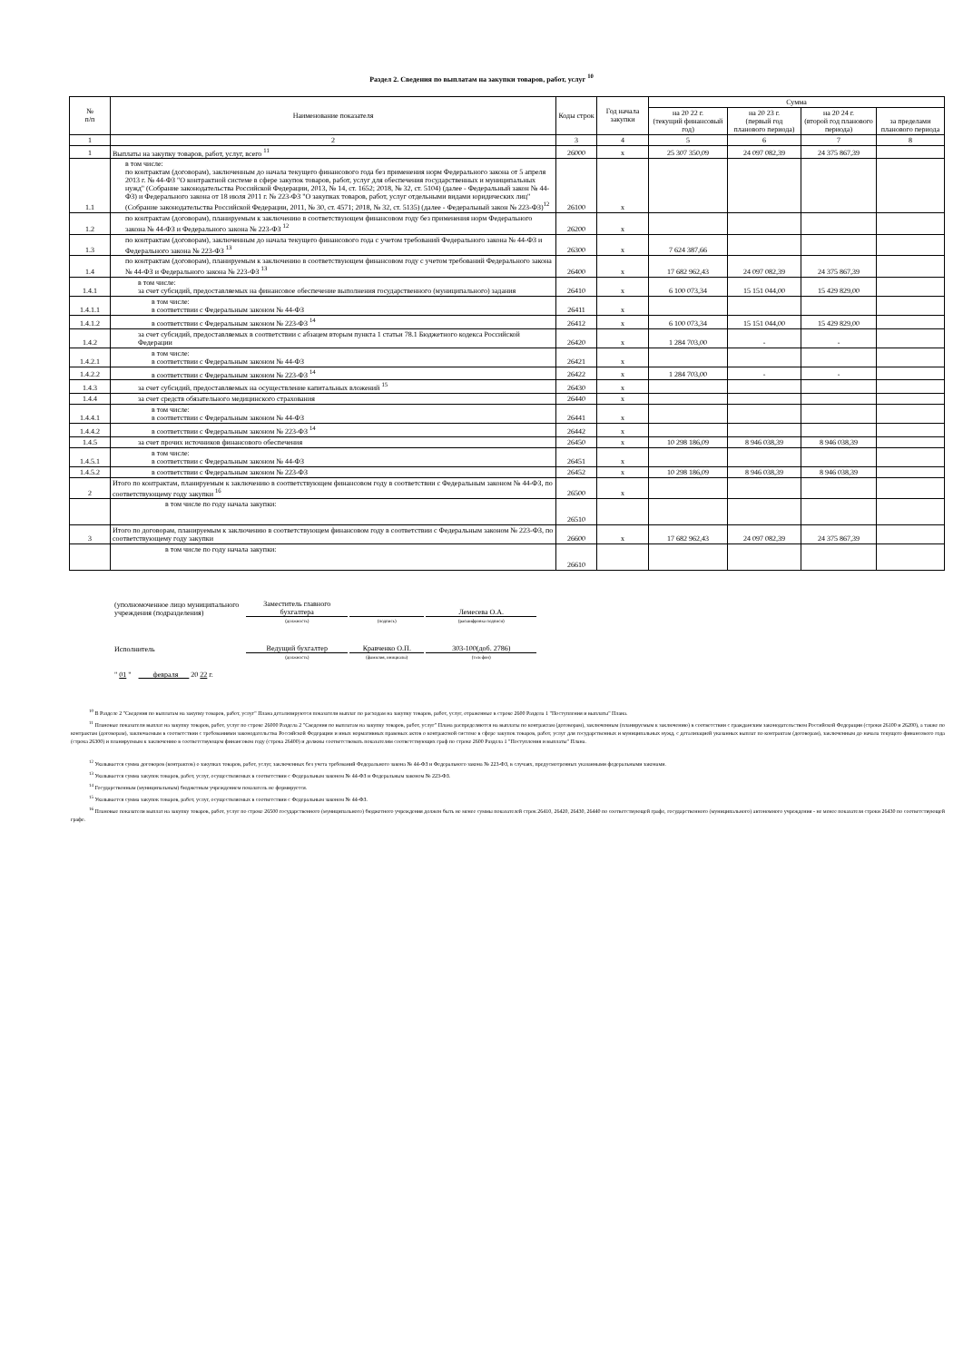Раздел 2. Сведения по выплатам на закупки товаров, работ, услуг <sup>10</sup>
| № п/п | Наименование показателя | Коды строк | Год начала закупки | Сумма | | | |
| --- | --- | --- | --- | --- | --- | --- | --- |
| | | | | на 20 22 г. (текущий финансовый год) | на 20 23 г. (первый год планового периода) | на 20 24 г. (второй год планового периода) | за пределами планового периода |
| 1 | 2 | 3 | 4 | 5 | 6 | 7 | 8 |
| 1 | Выплаты на закупку товаров, работ, услуг, всего <sup>11</sup> | 26000 | x | 25 307 350,09 | 24 097 082,39 | 24 375 867,39 | |
| 1.1 | в том числе: по контрактам (договорам), заключенным до начала текущего финансового года без применения норм Федерального закона от 5 апреля 2013 г. № 44-ФЗ "О контрактной системе в сфере закупок товаров, работ, услуг для обеспечения государственных и муниципальных нужд" (Собрание законодательства Российской Федерации, 2013, № 14, ст. 1652; 2018, № 32, ст. 5104) (далее - Федеральный закон № 44-ФЗ) и Федерального закона от 18 июля 2011 г. № 223-ФЗ "О закупках товаров, работ, услуг отдельными видами юридических лиц" (Собрание законодательства Российской Федерации, 2011, № 30, ст. 4571; 2018, № 32, ст. 5135) (далее - Федеральный закон № 223-ФЗ)<sup>12</sup> | 26100 | x | | | | |
| 1.2 | по контрактам (договорам), планируемым к заключению в соответствующем финансовом году без применения норм Федерального закона № 44-ФЗ и Федерального закона № 223-ФЗ <sup>12</sup> | 26200 | x | | | | |
| 1.3 | по контрактам (договорам), заключенным до начала текущего финансового года с учетом требований Федерального закона № 44-ФЗ и Федерального закона № 223-ФЗ <sup>13</sup> | 26300 | x | 7 624 387,66 | | | |
| 1.4 | по контрактам (договорам), планируемым к заключению в соответствующем финансовом году с учетом требований Федерального закона № 44-ФЗ и Федерального закона № 223-ФЗ <sup>13</sup> | 26400 | x | 17 682 962,43 | 24 097 082,39 | 24 375 867,39 | |
| 1.4.1 | в том числе: за счет субсидий, предоставляемых на финансовое обеспечение выполнения государственного (муниципального) задания | 26410 | x | 6 100 073,34 | 15 151 044,00 | 15 429 829,00 | |
| 1.4.1.1 | в том числе: в соответствии с Федеральным законом № 44-ФЗ | 26411 | x | | | | |
| 1.4.1.2 | в соответствии с Федеральным законом № 223-ФЗ <sup>14</sup> | 26412 | x | 6 100 073,34 | 15 151 044,00 | 15 429 829,00 | |
| 1.4.2 | за счет субсидий, предоставляемых в соответствии с абзацем вторым пункта 1 статьи 78.1 Бюджетного кодекса Российской Федерации | 26420 | x | 1 284 703,00 | - | - | |
| 1.4.2.1 | в том числе: в соответствии с Федеральным законом № 44-ФЗ | 26421 | x | | | | |
| 1.4.2.2 | в соответствии с Федеральным законом № 223-ФЗ <sup>14</sup> | 26422 | x | 1 284 703,00 | - | - | |
| 1.4.3 | за счет субсидий, предоставляемых на осуществление капитальных вложений <sup>15</sup> | 26430 | x | | | | |
| 1.4.4 | за счет средств обязательного медицинского страхования | 26440 | x | | | | |
| 1.4.4.1 | в том числе: в соответствии с Федеральным законом № 44-ФЗ | 26441 | x | | | | |
| 1.4.4.2 | в соответствии с Федеральным законом № 223-ФЗ <sup>14</sup> | 26442 | x | | | | |
| 1.4.5 | за счет прочих источников финансового обеспечения | 26450 | x | 10 298 186,09 | 8 946 038,39 | 8 946 038,39 | |
| 1.4.5.1 | в том числе: в соответствии с Федеральным законом № 44-ФЗ | 26451 | x | | | | |
| 1.4.5.2 | в соответствии с Федеральным законом № 223-ФЗ | 26452 | x | 10 298 186,09 | 8 946 038,39 | 8 946 038,39 | |
| 2 | Итого по контрактам, планируемым к заключению в соответствующем финансовом году в соответствии с Федеральным законом № 44-ФЗ, по соответствующему году закупки <sup>16</sup> | 26500 | x | | | | |
| | в том числе по году начала закупки: | 26510 | | | | | |
| 3 | Итого по договорам, планируемым к заключению в соответствующем финансовом году в соответствии с Федеральным законом № 223-ФЗ, по соответствующему году закупки | 26600 | x | 17 682 962,43 | 24 097 082,39 | 24 375 867,39 | |
| | в том числе по году начала закупки: | 26610 | | | | | |
| (уполномоченное лицо муниципального учреждения (подразделения) | Заместитель главного бухгалтера | | Лемесева О.А. |
| | (должность) | (подпись) | (расшифровка подписи) |
| Исполнитель | Ведущий бухгалтер | Кравченко О.П. | 303-100(доб. 2786) |
| | (должность) | (фамилия, инициалы) | (телефон) |
| " 01 " февраля 20 22 г. | | | |
<sup>10</sup> В Разделе 2 "Сведения по выплатам на закупку товаров, работ, услуг" Плана детализируются показатели выплат по расходам на закупку товаров, работ, услуг, отраженные в строке 2600 Раздела 1 "Поступления и выплаты" Плана.
<sup>11</sup> Плановые показатели выплат на закупку товаров, работ, услуг по строке 26000 Раздела 2 "Сведения по выплатам на закупку товаров, работ, услуг" Плана распределяются на выплаты по контрактам (договорам), заключенным (планируемым к заключению) в соответствии с гражданским законодательством Российской Федерации (строки 26100 и 26200), а также по контрактам (договорам), заключаемым в соответствии с требованиями законодательства Российской Федерации и иных нормативных правовых актов о контрактной системе в сфере закупок товаров, работ, услуг для государственных и муниципальных нужд, с детализацией указанных выплат по контрактам (договорам), заключенным до начала текущего финансового года (строка 26300) и планируемым к заключению в соответствующем финансовом году (строка 26400) и должны соответствовать показателям соответствующих граф по строке 2600 Раздела 1 "Поступления и выплаты" Плана.
<sup>12</sup> Указывается сумма договоров (контрактов) о закупках товаров, работ, услуг, заключенных без учета требований Федерального закона № 44-ФЗ и Федерального закона № 223-ФЗ, в случаях, предусмотренных указанными федеральными законами.
<sup>13</sup> Указывается сумма закупок товаров, работ, услуг, осуществляемых в соответствии с Федеральным законом № 44-ФЗ и Федеральным законом № 223-ФЗ.
<sup>14</sup> Государственным (муниципальным) бюджетным учреждением показатель не формируется.
<sup>15</sup> Указывается сумма закупок товаров, работ, услуг, осуществляемых в соответствии с Федеральным законом № 44-ФЗ.
<sup>16</sup> Плановые показатели выплат на закупку товаров, работ, услуг по строке 26500 государственного (муниципального) бюджетного учреждения должен быть не менее суммы показателей строк 26410, 26420, 26430, 26440 по соответствующей графе, государственного (муниципального) автономного учреждения - не менее показателя строки 26430 по соответствующей графе.